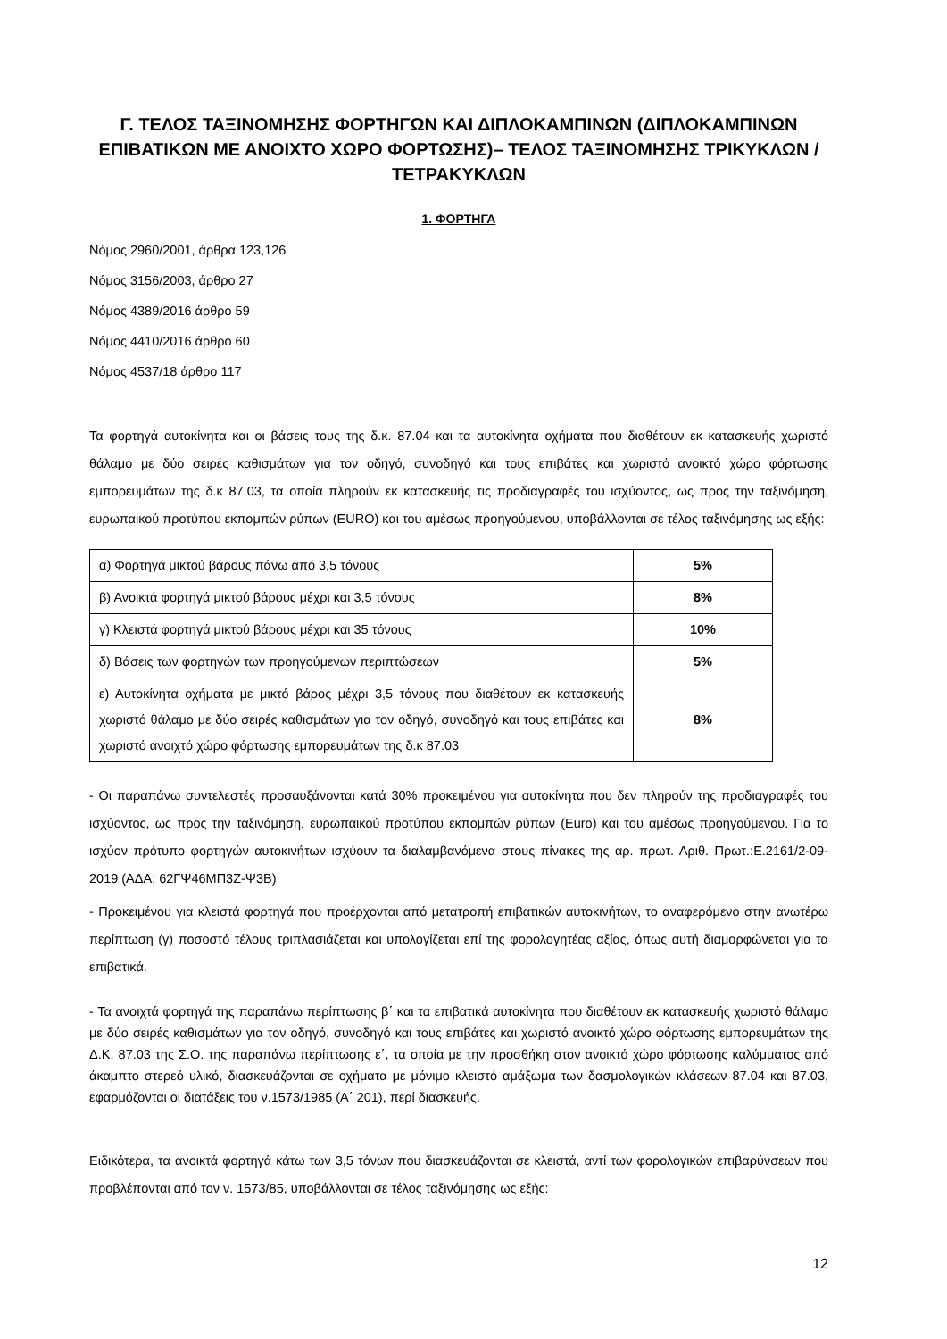Γ. ΤΕΛΟΣ ΤΑΞΙΝΟΜΗΣΗΣ ΦΟΡΤΗΓΩΝ ΚΑΙ ΔΙΠΛΟΚΑΜΠΙΝΩΝ (ΔΙΠΛΟΚΑΜΠΙΝΩΝ ΕΠΙΒΑΤΙΚΩΝ ΜΕ ΑΝΟΙΧΤΟ ΧΩΡΟ ΦΟΡΤΩΣΗΣ)– ΤΕΛΟΣ ΤΑΞΙΝΟΜΗΣΗΣ ΤΡΙΚΥΚΛΩΝ / ΤΕΤΡΑΚΥΚΛΩΝ
1. ΦΟΡΤΗΓΑ
Νόμος 2960/2001, άρθρα 123,126
Νόμος 3156/2003, άρθρο 27
Νόμος 4389/2016 άρθρο 59
Νόμος 4410/2016 άρθρο 60
Νόμος 4537/18 άρθρο 117
Τα φορτηγά αυτοκίνητα και οι βάσεις τους της δ.κ. 87.04 και τα αυτοκίνητα οχήματα που διαθέτουν εκ κατασκευής χωριστό θάλαμο με δύο σειρές καθισμάτων για τον οδηγό, συνοδηγό και τους επιβάτες και χωριστό ανοικτό χώρο φόρτωσης εμπορευμάτων της δ.κ 87.03, τα οποία πληρούν εκ κατασκευής τις προδιαγραφές του ισχύοντος, ως προς την ταξινόμηση, ευρωπαικού προτύπου εκπομπών ρύπων (EURO) και του αμέσως προηγούμενου, υποβάλλονται σε τέλος ταξινόμησης ως εξής:
| α) Φορτηγά μικτού βάρους πάνω από 3,5 τόνους | 5% |
| β) Ανοικτά φορτηγά μικτού βάρους μέχρι και 3,5 τόνους | 8% |
| γ) Κλειστά φορτηγά μικτού βάρους μέχρι και 35 τόνους | 10% |
| δ) Βάσεις των φορτηγών των προηγούμενων περιπτώσεων | 5% |
| ε) Αυτοκίνητα οχήματα με μικτό βάρος μέχρι 3,5 τόνους που διαθέτουν εκ κατασκευής χωριστό θάλαμο με δύο σειρές καθισμάτων για τον οδηγό, συνοδηγό και τους επιβάτες και χωριστό ανοιχτό χώρο φόρτωσης εμπορευμάτων της δ.κ 87.03 | 8% |
- Οι παραπάνω συντελεστές προσαυξάνονται κατά 30% προκειμένου για αυτοκίνητα που δεν πληρούν της προδιαγραφές του ισχύοντος, ως προς την ταξινόμηση, ευρωπαικού προτύπου εκπομπών ρύπων (Euro) και του αμέσως προηγούμενου. Για το ισχύον πρότυπο φορτηγών αυτοκινήτων ισχύουν τα διαλαμβανόμενα στους πίνακες της αρ. πρωτ. Αριθ. Πρωτ.:Ε.2161/2-09-2019 (ΑΔΑ: 62ΓΨ46ΜΠ3Ζ-Ψ3Β)
- Προκειμένου για κλειστά φορτηγά που προέρχονται από μετατροπή επιβατικών αυτοκινήτων, το αναφερόμενο στην ανωτέρω περίπτωση (γ) ποσοστό τέλους τριπλασιάζεται και υπολογίζεται επί της φορολογητέας αξίας, όπως αυτή διαμορφώνεται για τα επιβατικά.
- Τα ανοιχτά φορτηγά της παραπάνω περίπτωσης β΄ και τα επιβατικά αυτοκίνητα που διαθέτουν εκ κατασκευής χωριστό θάλαμο με δύο σειρές καθισμάτων για τον οδηγό, συνοδηγό και τους επιβάτες και χωριστό ανοικτό χώρο φόρτωσης εμπορευμάτων της Δ.Κ. 87.03 της Σ.Ο. της παραπάνω περίπτωσης ε΄, τα οποία με την προσθήκη στον ανοικτό χώρο φόρτωσης καλύμματος από άκαμπτο στερεό υλικό, διασκευάζονται σε οχήματα με μόνιμο κλειστό αμάξωμα των δασμολογικών κλάσεων 87.04 και 87.03, εφαρμόζονται οι διατάξεις του ν.1573/1985 (Α΄ 201), περί διασκευής.
Ειδικότερα, τα ανοικτά φορτηγά κάτω των 3,5 τόνων που διασκευάζονται σε κλειστά, αντί των φορολογικών επιβαρύνσεων που προβλέπονται από τον ν. 1573/85, υποβάλλονται σε τέλος ταξινόμησης ως εξής:
12